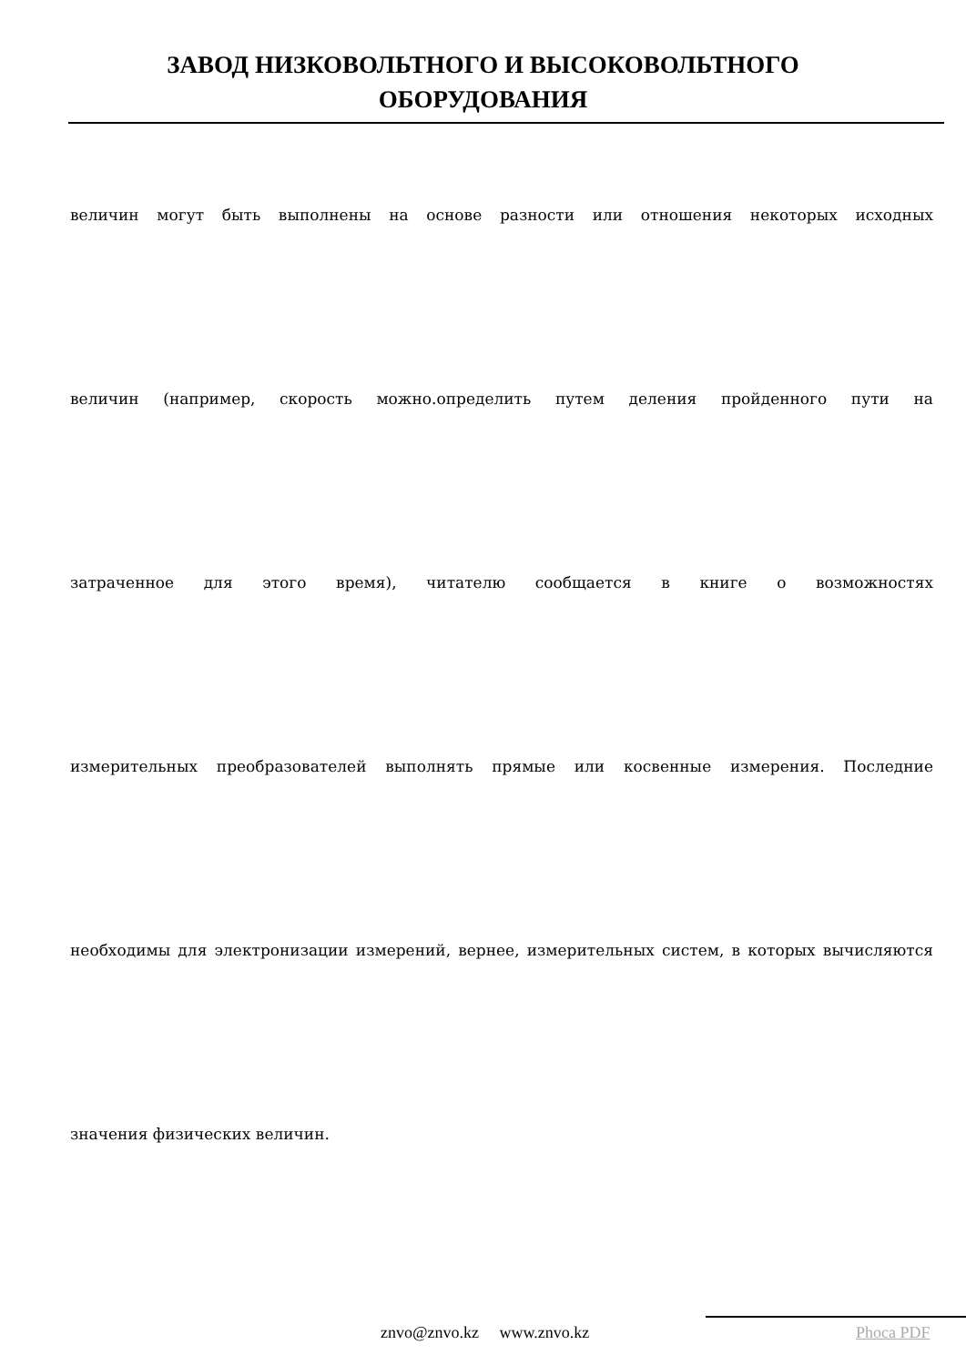ЗАВОД НИЗКОВОЛЬТНОГО И ВЫСОКОВОЛЬТНОГО
ОБОРУДОВАНИЯ
величин могут быть выполнены на основе разности или отношения некоторых исходных
величин (например, скорость можно.определить путем деления пройденного пути на
затраченное для этого время), читателю сообщается в книге о возможностях
измерительных преобразователей выполнять прямые или косвенные измерения. Последние
необходимы для электронизации измерений, вернее, измерительных систем, в которых вычисляются
значения физических величин.
znvo@znvo.kz www.znvo.kz Phoca PDF